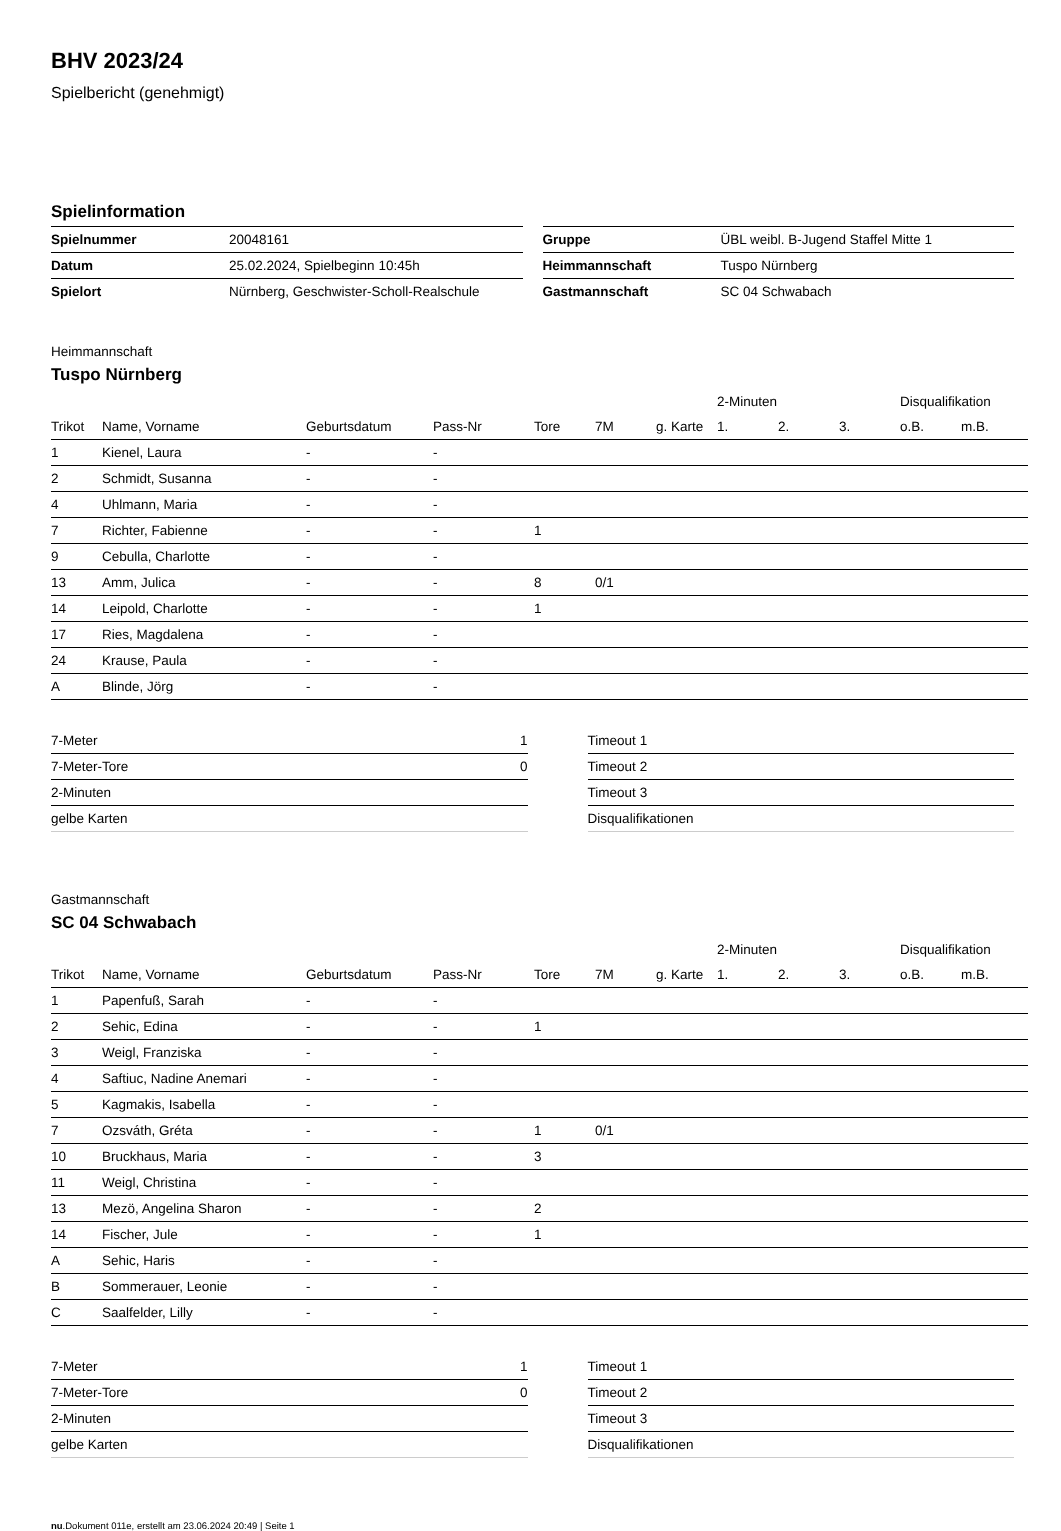BHV 2023/24
Spielbericht (genehmigt)
Spielinformation
| Spielnummer | 20048161 |
| Datum | 25.02.2024, Spielbeginn 10:45h |
| Spielort | Nürnberg, Geschwister-Scholl-Realschule |
| Gruppe | ÜBL weibl. B-Jugend Staffel Mitte 1 |
| Heimmannschaft | Tuspo Nürnberg |
| Gastmannschaft | SC 04 Schwabach |
Heimmannschaft
Tuspo Nürnberg
| | | | | | | | 2-Minuten | | | Disqualifikation | |
| --- | --- | --- | --- | --- | --- | --- | --- | --- | --- | --- | --- |
| Trikot | Name, Vorname | Geburtsdatum | Pass-Nr | Tore | 7M | g. Karte | 1. | 2. | 3. | o.B. | m.B. |
| 1 | Kienel, Laura | - | - | | | | | | | | |
| 2 | Schmidt, Susanna | - | - | | | | | | | | |
| 4 | Uhlmann, Maria | - | - | | | | | | | | |
| 7 | Richter, Fabienne | - | - | 1 | | | | | | | |
| 9 | Cebulla, Charlotte | - | - | | | | | | | | |
| 13 | Amm, Julica | - | - | 8 | 0/1 | | | | | | |
| 14 | Leipold, Charlotte | - | - | 1 | | | | | | | |
| 17 | Ries, Magdalena | - | - | | | | | | | | |
| 24 | Krause, Paula | - | - | | | | | | | | |
| A | Blinde, Jörg | - | - | | | | | | | | |
| 7-Meter | 1 |
| 7-Meter-Tore | 0 |
| 2-Minuten | |
| gelbe Karten | |
| Timeout 1 |
| Timeout 2 |
| Timeout 3 |
| Disqualifikationen |
Gastmannschaft
SC 04 Schwabach
| | | | | | | | 2-Minuten | | | Disqualifikation | |
| --- | --- | --- | --- | --- | --- | --- | --- | --- | --- | --- | --- |
| Trikot | Name, Vorname | Geburtsdatum | Pass-Nr | Tore | 7M | g. Karte | 1. | 2. | 3. | o.B. | m.B. |
| 1 | Papenfuß, Sarah | - | - | | | | | | | | |
| 2 | Sehic, Edina | - | - | 1 | | | | | | | |
| 3 | Weigl, Franziska | - | - | | | | | | | | |
| 4 | Saftiuc, Nadine Anemari | - | - | | | | | | | | |
| 5 | Kagmakis, Isabella | - | - | | | | | | | | |
| 7 | Ozsváth, Gréta | - | - | 1 | 0/1 | | | | | | |
| 10 | Bruckhaus, Maria | - | - | 3 | | | | | | | |
| 11 | Weigl, Christina | - | - | | | | | | | | |
| 13 | Mezö, Angelina Sharon | - | - | 2 | | | | | | | |
| 14 | Fischer, Jule | - | - | 1 | | | | | | | |
| A | Sehic, Haris | - | - | | | | | | | | |
| B | Sommerauer, Leonie | - | - | | | | | | | | |
| C | Saalfelder, Lilly | - | - | | | | | | | | |
| 7-Meter | 1 |
| 7-Meter-Tore | 0 |
| 2-Minuten | |
| gelbe Karten | |
| Timeout 1 |
| Timeout 2 |
| Timeout 3 |
| Disqualifikationen |
nu.Dokument 011e, erstellt am 23.06.2024 20:49 | Seite 1